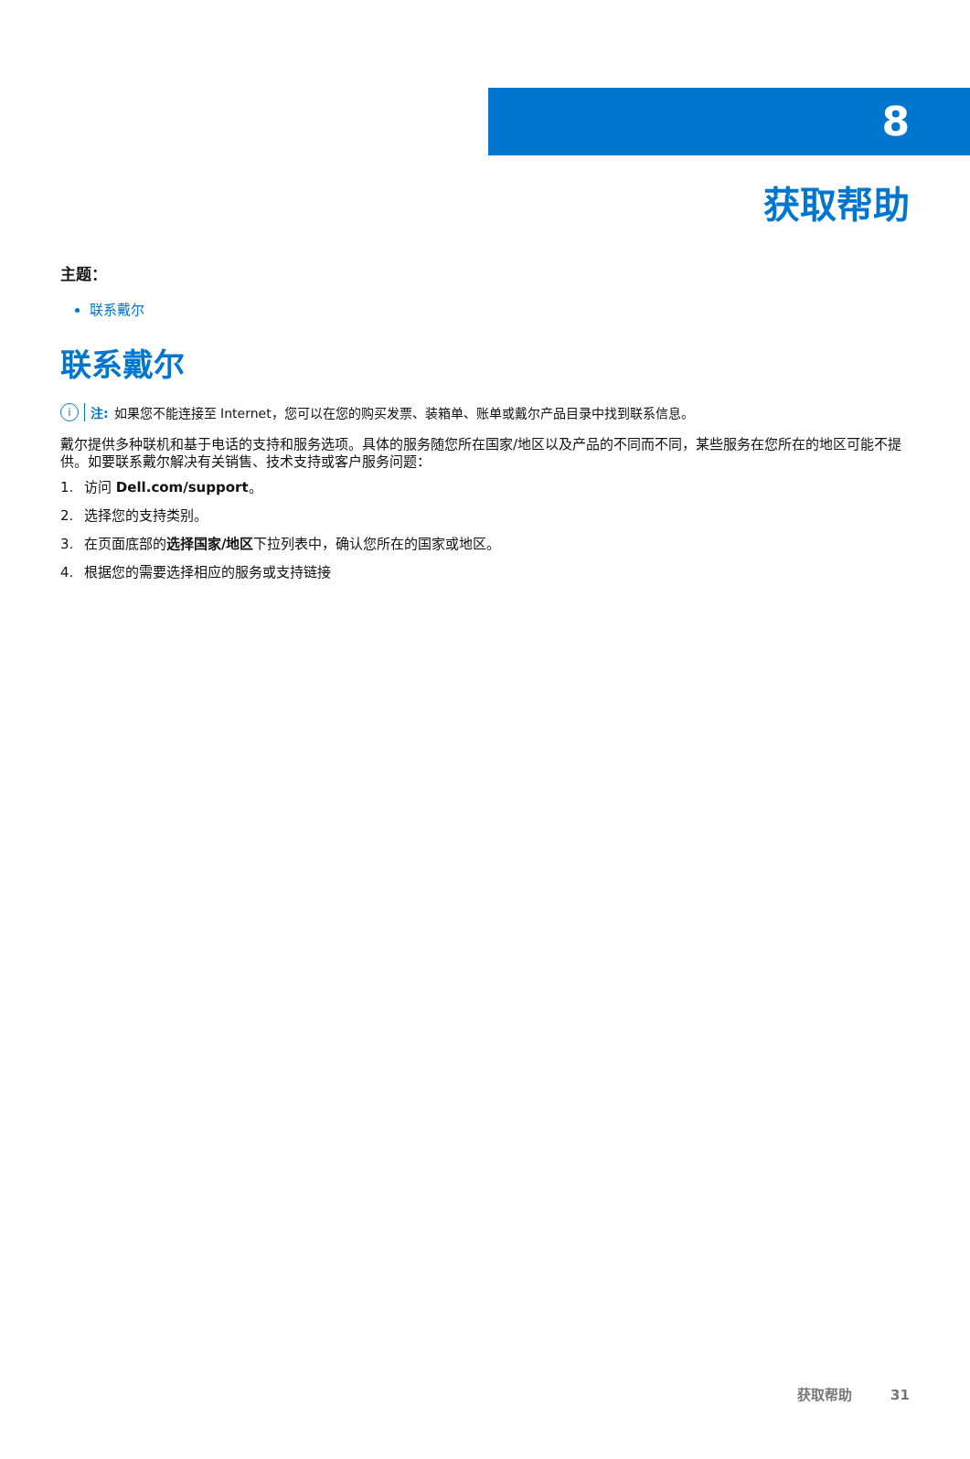8
获取帮助
主题：
联系戴尔
联系戴尔
i注: 如果您不能连接至 Internet，您可以在您的购买发票、装箱单、账单或戴尔产品目录中找到联系信息。
戴尔提供多种联机和基于电话的支持和服务选项。具体的服务随您所在国家/地区以及产品的不同而不同，某些服务在您所在的地区可能不提供。如要联系戴尔解决有关销售、技术支持或客户服务问题：
1. 访问 Dell.com/support。
2. 选择您的支持类别。
3. 在页面底部的选择国家/地区下拉列表中，确认您所在的国家或地区。
4. 根据您的需要选择相应的服务或支持链接
获取帮助 31